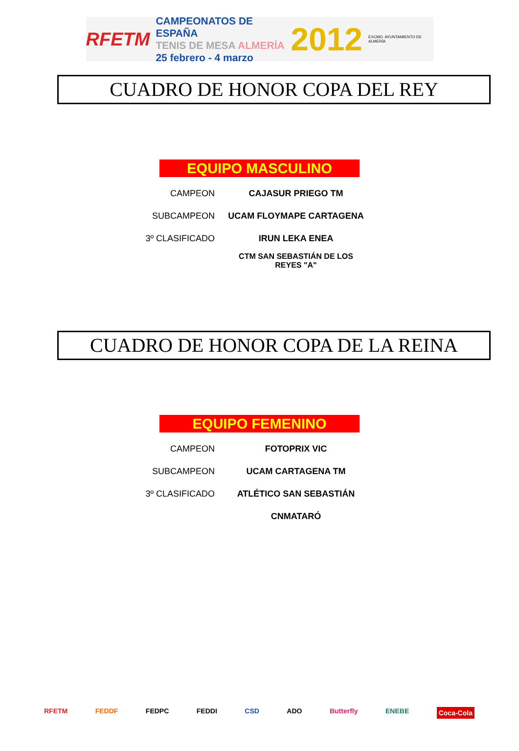RFETM
CAMPEONATOS DE ESPAÑA
TENIS DE MESA ALMERÍA
25 febrero - 4 marzo
2012 EXCMO. AYUNTAMIENTO DE ALMERÍA
CUADRO DE HONOR COPA DEL REY
EQUIPO MASCULINO
| CAMPEON | CAJASUR PRIEGO TM |
| SUBCAMPEON | UCAM FLOYMAPE CARTAGENA |
| 3º CLASIFICADO | IRUN LEKA ENEA |
| | CTM SAN SEBASTIÁN DE LOS REYES "A" |
CUADRO DE HONOR COPA DE LA REINA
EQUIPO FEMENINO
| CAMPEON | FOTOPRIX VIC |
| SUBCAMPEON | UCAM CARTAGENA TM |
| 3º CLASIFICADO | ATLÉTICO SAN SEBASTIÁN |
| | CNMATARÓ |
RFETM FEDDF FEDPC FEDDI CSD ADO Butterfly ENEBE Coca-Cola